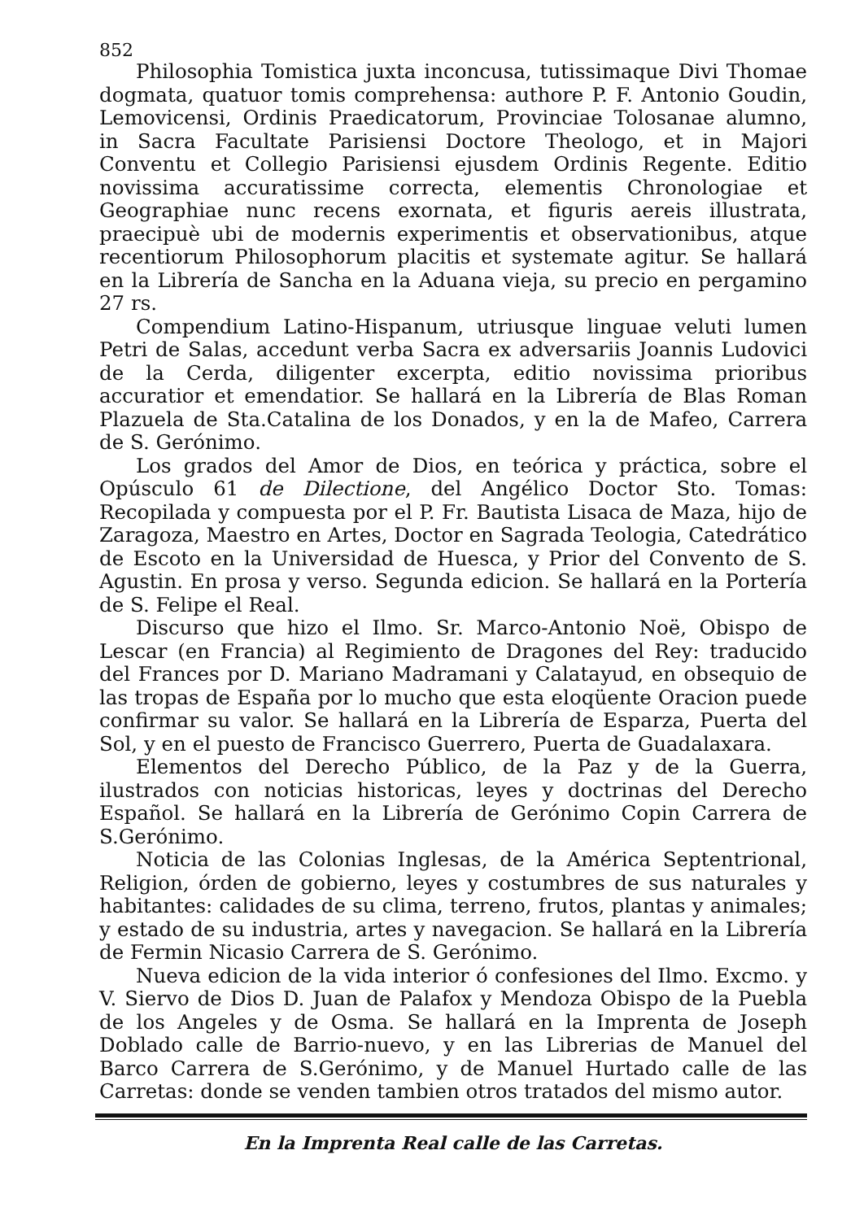852
Philosophia Tomistica juxta inconcusa, tutissimaque Divi Thomae dogmata, quatuor tomis comprehensa: authore P. F. Antonio Goudin, Lemovicensi, Ordinis Praedicatorum, Provinciae Tolosanae alumno, in Sacra Facultate Parisiensi Doctore Theologo, et in Majori Conventu et Collegio Parisiensi ejusdem Ordinis Regente. Editio novissima accuratissime correcta, elementis Chronologiae et Geographiae nunc recens exornata, et figuris aereis illustrata, praecipuè ubi de modernis experimentis et observationibus, atque recentiorum Philosophorum placitis et systemate agitur. Se hallará en la Librería de Sancha en la Aduana vieja, su precio en pergamino 27 rs.
Compendium Latino-Hispanum, utriusque linguae veluti lumen Petri de Salas, accedunt verba Sacra ex adversariis Joannis Ludovici de la Cerda, diligenter excerpta, editio novissima prioribus accuratior et emendatior. Se hallará en la Librería de Blas Roman Plazuela de Sta.Catalina de los Donados, y en la de Mafeo, Carrera de S. Gerónimo.
Los grados del Amor de Dios, en teórica y práctica, sobre el Opúsculo 61 de Dilectione, del Angélico Doctor Sto. Tomas: Recopilada y compuesta por el P. Fr. Bautista Lisaca de Maza, hijo de Zaragoza, Maestro en Artes, Doctor en Sagrada Teologia, Catedrático de Escoto en la Universidad de Huesca, y Prior del Convento de S. Agustin. En prosa y verso. Segunda edicion. Se hallará en la Portería de S. Felipe el Real.
Discurso que hizo el Ilmo. Sr. Marco-Antonio Noë, Obispo de Lescar (en Francia) al Regimiento de Dragones del Rey: traducido del Frances por D. Mariano Madramani y Calatayud, en obsequio de las tropas de España por lo mucho que esta eloqüente Oracion puede confirmar su valor. Se hallará en la Librería de Esparza, Puerta del Sol, y en el puesto de Francisco Guerrero, Puerta de Guadalaxara.
Elementos del Derecho Público, de la Paz y de la Guerra, ilustrados con noticias historicas, leyes y doctrinas del Derecho Español. Se hallará en la Librería de Gerónimo Copin Carrera de S.Gerónimo.
Noticia de las Colonias Inglesas, de la América Septentrional, Religion, órden de gobierno, leyes y costumbres de sus naturales y habitantes: calidades de su clima, terreno, frutos, plantas y animales; y estado de su industria, artes y navegacion. Se hallará en la Librería de Fermin Nicasio Carrera de S. Gerónimo.
Nueva edicion de la vida interior ó confesiones del Ilmo. Excmo. y V. Siervo de Dios D. Juan de Palafox y Mendoza Obispo de la Puebla de los Angeles y de Osma. Se hallará en la Imprenta de Joseph Doblado calle de Barrio-nuevo, y en las Librerias de Manuel del Barco Carrera de S.Gerónimo, y de Manuel Hurtado calle de las Carretas: donde se venden tambien otros tratados del mismo autor.
En la Imprenta Real calle de las Carretas.